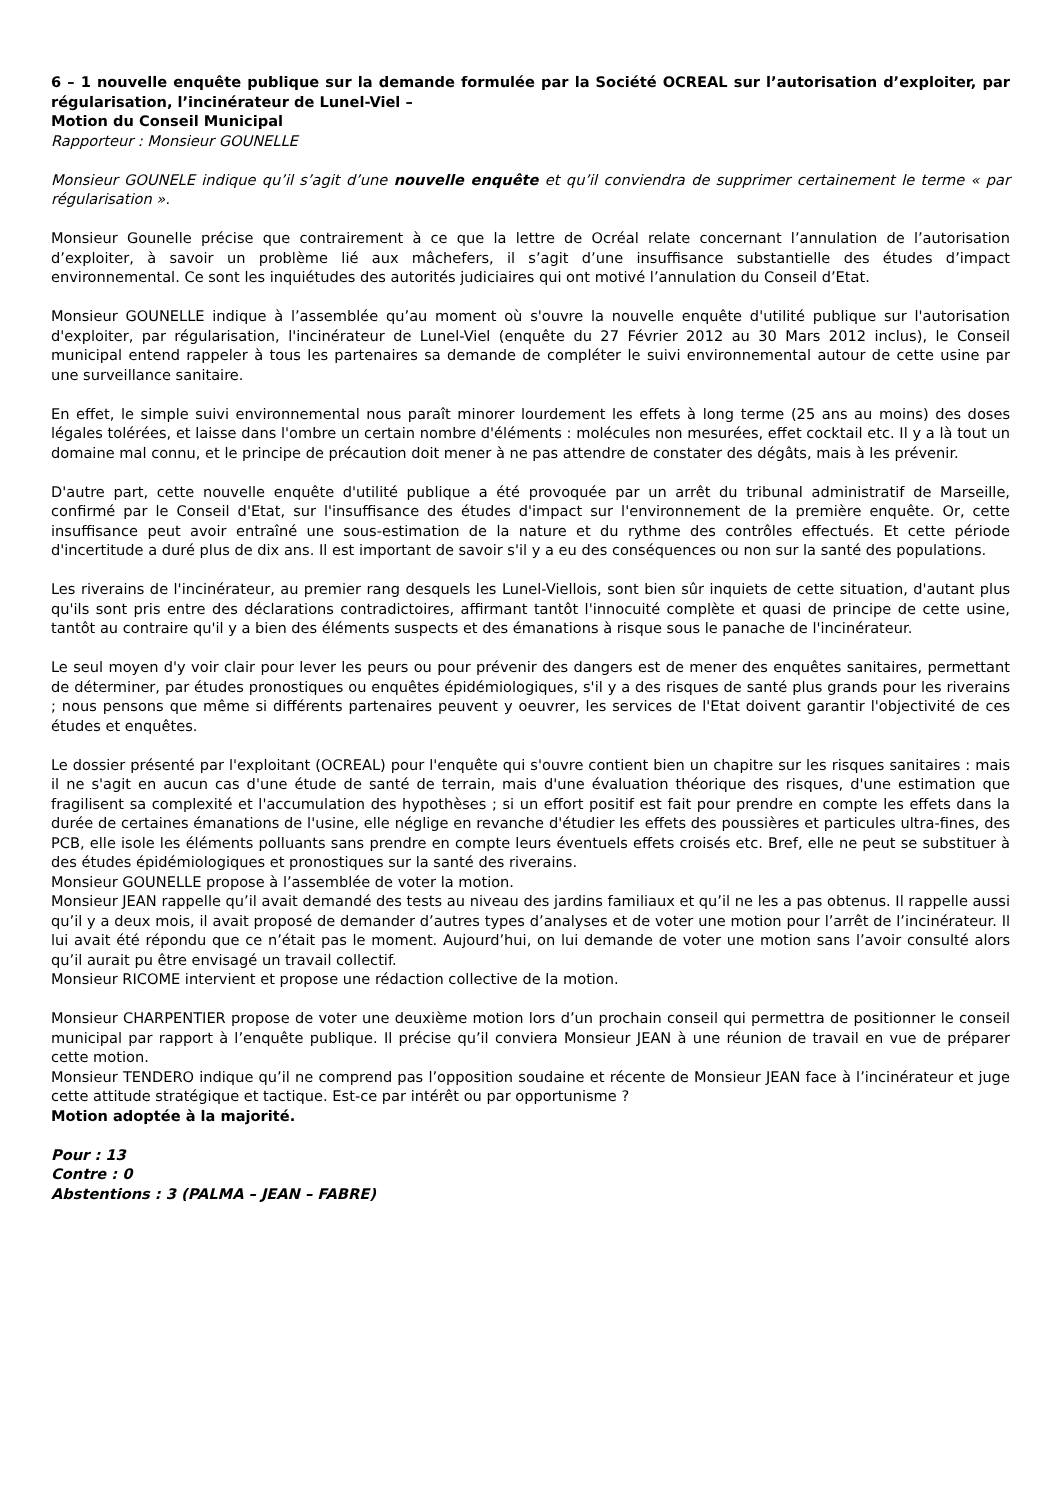6 – 1 nouvelle enquête publique sur la demande formulée par la Société OCREAL sur l’autorisation d’exploiter, par régularisation, l’incinérateur de Lunel-Viel –
Motion du Conseil Municipal
Rapporteur : Monsieur GOUNELLE
Monsieur GOUNELE indique qu’il s’agit d’une nouvelle enquête et qu’il conviendra de supprimer certainement le terme « par régularisation ».
Monsieur Gounelle précise que contrairement à ce que la lettre de Ocréal relate concernant l’annulation de l’autorisation d’exploiter, à savoir un problème lié aux mâchefers, il s’agit d’une insuffisance substantielle des études d’impact environnemental. Ce sont les inquiétudes des autorités judiciaires qui ont motivé l’annulation du Conseil d’Etat.
Monsieur GOUNELLE indique à l’assemblée qu’au moment où s'ouvre la nouvelle enquête d'utilité publique sur l'autorisation d'exploiter, par régularisation, l'incinérateur de Lunel-Viel (enquête du 27 Février 2012 au 30 Mars 2012 inclus), le Conseil municipal entend rappeler à tous les partenaires sa demande de compléter le suivi environnemental autour de cette usine par une surveillance sanitaire.
En effet, le simple suivi environnemental nous paraît minorer lourdement les effets à long terme (25 ans au moins) des doses légales tolérées, et laisse dans l'ombre un certain nombre d'éléments : molécules non mesurées, effet cocktail etc. Il y a là tout un domaine mal connu, et le principe de précaution doit mener à ne pas attendre de constater des dégâts, mais à les prévenir.
D'autre part, cette nouvelle enquête d'utilité publique a été provoquée par un arrêt du tribunal administratif de Marseille, confirmé par le Conseil d'Etat, sur l'insuffisance des études d'impact sur l'environnement de la première enquête. Or, cette insuffisance peut avoir entraîné une sous-estimation de la nature et du rythme des contrôles effectués. Et cette période d'incertitude a duré plus de dix ans. Il est important de savoir s'il y a eu des conséquences ou non sur la santé des populations.
Les riverains de l'incinérateur, au premier rang desquels les Lunel-Viellois, sont bien sûr inquiets de cette situation, d'autant plus qu'ils sont pris entre des déclarations contradictoires, affirmant tantôt l'innocuité complète et quasi de principe de cette usine, tantôt au contraire qu'il y a bien des éléments suspects et des émanations à risque sous le panache de l'incinérateur.
Le seul moyen d'y voir clair pour lever les peurs ou pour prévenir des dangers est de mener des enquêtes sanitaires, permettant de déterminer, par études pronostiques ou enquêtes épidémiologiques, s'il y a des risques de santé plus grands pour les riverains ; nous pensons que même si différents partenaires peuvent y oeuvrer, les services de l'Etat doivent garantir l'objectivité de ces études et enquêtes.
Le dossier présenté par l'exploitant (OCREAL) pour l'enquête qui s'ouvre contient bien un chapitre sur les risques sanitaires : mais il ne s'agit en aucun cas d'une étude de santé de terrain, mais d'une évaluation théorique des risques, d'une estimation que fragilisent sa complexité et l'accumulation des hypothèses ; si un effort positif est fait pour prendre en compte les effets dans la durée de certaines émanations de l'usine, elle néglige en revanche d'étudier les effets des poussières et particules ultra-fines, des PCB, elle isole les éléments polluants sans prendre en compte leurs éventuels effets croisés etc. Bref, elle ne peut se substituer à des études épidémiologiques et pronostiques sur la santé des riverains.
Monsieur GOUNELLE propose à l’assemblée de voter la motion.
Monsieur JEAN rappelle qu’il avait demandé des tests au niveau des jardins familiaux et qu’il ne les a pas obtenus. Il rappelle aussi qu’il y a deux mois, il avait proposé de demander d’autres types d’analyses et de voter une motion pour l’arrêt de l’incinérateur. Il lui avait été répondu que ce n’était pas le moment. Aujourd’hui, on lui demande de voter une motion sans l’avoir consulté alors qu’il aurait pu être envisagé un travail collectif.
Monsieur RICOME intervient et propose une rédaction collective de la motion.
Monsieur CHARPENTIER propose de voter une deuxième motion lors d’un prochain conseil qui permettra de positionner le conseil municipal par rapport à l’enquête publique. Il précise qu’il conviera Monsieur JEAN à une réunion de travail en vue de préparer cette motion.
Monsieur TENDERO indique qu’il ne comprend pas l’opposition soudaine et récente de Monsieur JEAN face à l’incinérateur et juge cette attitude stratégique et tactique. Est-ce par intérêt ou par opportunisme ?
Motion adoptée à la majorité.
Pour : 13
Contre : 0
Abstentions : 3 (PALMA – JEAN – FABRE)